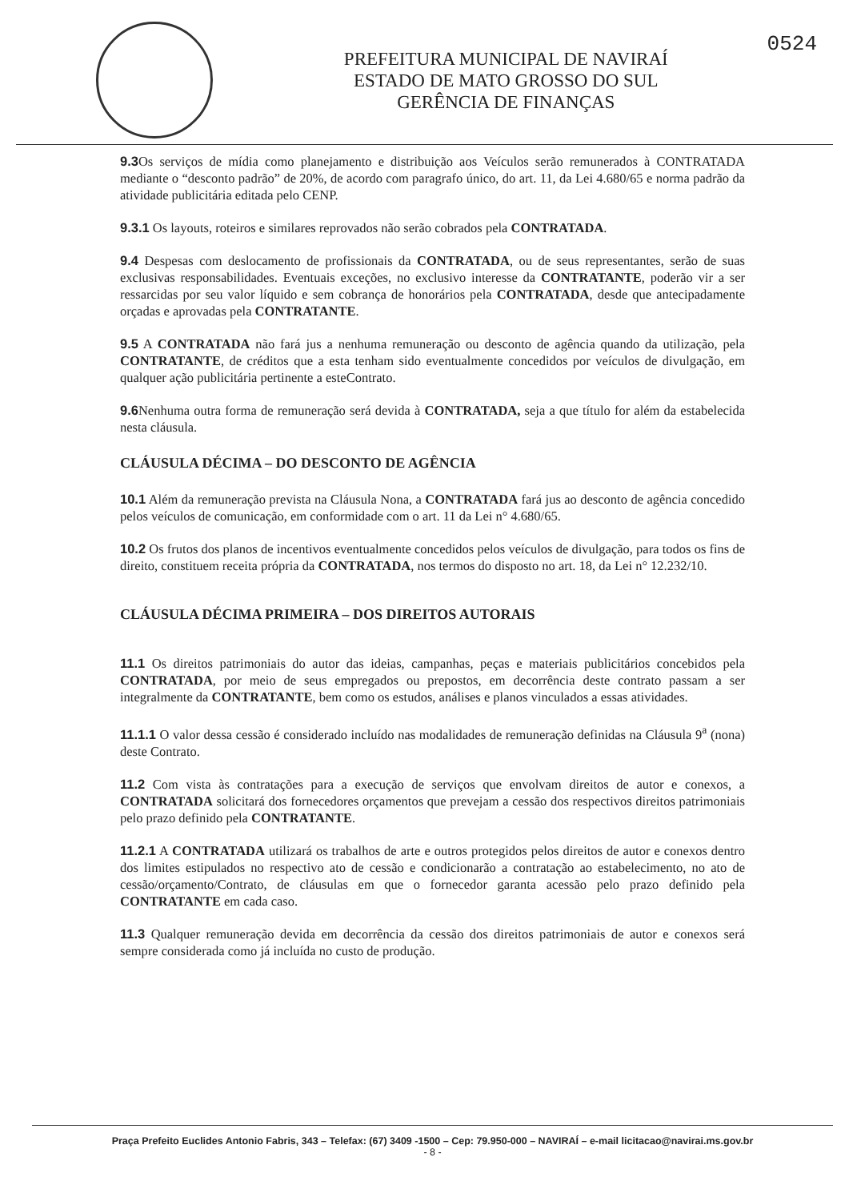PREFEITURA MUNICIPAL DE NAVIRAÍ
ESTADO DE MATO GROSSO DO SUL
GERÊNCIA DE FINANÇAS
0524
9.3 Os serviços de mídia como planejamento e distribuição aos Veículos serão remunerados à CONTRATADA mediante o “desconto padrão” de 20%, de acordo com paragrafo único, do art. 11, da Lei 4.680/65 e norma padrão da atividade publicitária editada pelo CENP.
9.3.1 Os layouts, roteiros e similares reprovados não serão cobrados pela CONTRATADA.
9.4 Despesas com deslocamento de profissionais da CONTRATADA, ou de seus representantes, serão de suas exclusivas responsabilidades. Eventuais exceções, no exclusivo interesse da CONTRATANTE, poderão vir a ser ressarcidas por seu valor líquido e sem cobrança de honorários pela CONTRATADA, desde que antecipadamente orçadas e aprovadas pela CONTRATANTE.
9.5 A CONTRATADA não fará jus a nenhuma remuneração ou desconto de agência quando da utilização, pela CONTRATANTE, de créditos que a esta tenham sido eventualmente concedidos por veículos de divulgação, em qualquer ação publicitária pertinente a esteContrato.
9.6 Nenhuma outra forma de remuneração será devida à CONTRATADA, seja a que título for além da estabelecida nesta cláusula.
CLÁUSULA DÉCIMA – DO DESCONTO DE AGÊNCIA
10.1 Além da remuneração prevista na Cláusula Nona, a CONTRATADA fará jus ao desconto de agência concedido pelos veículos de comunicação, em conformidade com o art. 11 da Lei n° 4.680/65.
10.2 Os frutos dos planos de incentivos eventualmente concedidos pelos veículos de divulgação, para todos os fins de direito, constituem receita própria da CONTRATADA, nos termos do disposto no art. 18, da Lei n° 12.232/10.
CLÁUSULA DÉCIMA PRIMEIRA – DOS DIREITOS AUTORAIS
11.1 Os direitos patrimoniais do autor das ideias, campanhas, peças e materiais publicitários concebidos pela CONTRATADA, por meio de seus empregados ou prepostos, em decorrência deste contrato passam a ser integralmente da CONTRATANTE, bem como os estudos, análises e planos vinculados a essas atividades.
11.1.1 O valor dessa cessão é considerado incluído nas modalidades de remuneração definidas na Cláusula 9<sup>a</sup> (nona) deste Contrato.
11.2 Com vista às contratações para a execução de serviços que envolvam direitos de autor e conexos, a CONTRATADA solicitará dos fornecedores orçamentos que prevejam a cessão dos respectivos direitos patrimoniais pelo prazo definido pela CONTRATANTE.
11.2.1 A CONTRATADA utilizará os trabalhos de arte e outros protegidos pelos direitos de autor e conexos dentro dos limites estipulados no respectivo ato de cessão e condicionarão a contratação ao estabelecimento, no ato de cessão/orçamento/Contrato, de cláusulas em que o fornecedor garanta acessão pelo prazo definido pela CONTRATANTE em cada caso.
11.3 Qualquer remuneração devida em decorrência da cessão dos direitos patrimoniais de autor e conexos será sempre considerada como já incluída no custo de produção.
Praça Prefeito Euclides Antonio Fabris, 343 – Telefax: (67) 3409 -1500 – Cep: 79.950-000 – NAVIRAÍ – e-mail licitacao@navirai.ms.gov.br
- 8 -